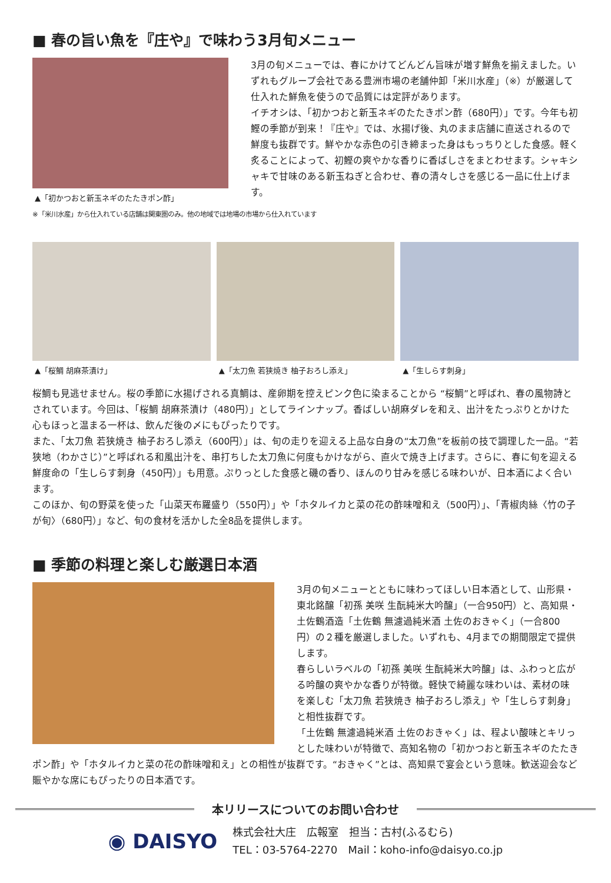■ 春の旨い魚を『庄や』で味わう3月旬メニュー
▲「初かつおと新玉ネギのたたきポン酢」
3月の旬メニューでは、春にかけてどんどん旨味が増す鮮魚を揃えました。いずれもグループ会社である豊洲市場の老舗仲卸「米川水産」（※）が厳選して仕入れた鮮魚を使うので品質には定評があります。
イチオシは、「初かつおと新玉ネギのたたきポン酢（680円）」です。今年も初鰹の季節が到来！『庄や』では、水揚げ後、丸のまま店舗に直送されるので鮮度も抜群です。鮮やかな赤色の引き締まった身はもっちりとした食感。軽く炙ることによって、初鰹の爽やかな香りに香ばしさをまとわせます。シャキシャキで甘味のある新玉ねぎと合わせ、春の清々しさを感じる一品に仕上げます。
※「米川水産」から仕入れている店舗は関東圏のみ。他の地域では地場の市場から仕入れています
▲「桜鯛 胡麻茶漬け」 ▲「太刀魚 若狭焼き 柚子おろし添え」 ▲「生しらす刺身」
桜鯛も見逃せません。桜の季節に水揚げされる真鯛は、産卵期を控えピンク色に染まることから “桜鯛”と呼ばれ、春の風物詩とされています。今回は、「桜鯛 胡麻茶漬け（480円）」としてラインナップ。香ばしい胡麻ダレを和え、出汁をたっぷりとかけた心もほっと温まる一杯は、飲んだ後の〆にもぴったりです。
また、「太刀魚 若狭焼き 柚子おろし添え（600円）」は、旬の走りを迎える上品な白身の“太刀魚”を板前の技で調理した一品。“若狭地（わかさじ）”と呼ばれる和風出汁を、串打ちした太刀魚に何度もかけながら、直火で焼き上げます。さらに、春に旬を迎える鮮度命の「生しらす刺身（450円）」も用意。ぷりっとした食感と磯の香り、ほんのり甘みを感じる味わいが、日本酒によく合います。
このほか、旬の野菜を使った「山菜天布羅盛り（550円）」や「ホタルイカと菜の花の酢味噌和え（500円）」、「青椒肉絲〈竹の子が旬〉（680円）」など、旬の食材を活かした全8品を提供します。
■ 季節の料理と楽しむ厳選日本酒
3月の旬メニューとともに味わってほしい日本酒として、山形県・東北銘醸「初孫 美咲 生酛純米大吟醸」（一合950円）と、高知県・土佐鶴酒造「土佐鶴 無濾過純米酒 土佐のおきゃく」（一合800円）の２種を厳選しました。いずれも、4月までの期間限定で提供します。
春らしいラベルの「初孫 美咲 生酛純米大吟醸」は、ふわっと広がる吟醸の爽やかな香りが特徴。軽快で綺麗な味わいは、素材の味を楽しむ「太刀魚 若狭焼き 柚子おろし添え」や「生しらす刺身」と相性抜群です。
「土佐鶴 無濾過純米酒 土佐のおきゃく」は、程よい酸味とキリっとした味わいが特徴で、高知名物の「初かつおと新玉ネギのたたきポン酢」や「ホタルイカと菜の花の酢味噌和え」との相性が抜群です。“おきゃく”とは、高知県で宴会という意味。歓送迎会など賑やかな席にもぴったりの日本酒です。
本リリースについてのお問い合わせ
◉ DAISYO
株式会社大庄　広報室　担当：古村(ふるむら)
TEL：03-5764-2270　Mail：koho-info@daisyo.co.jp